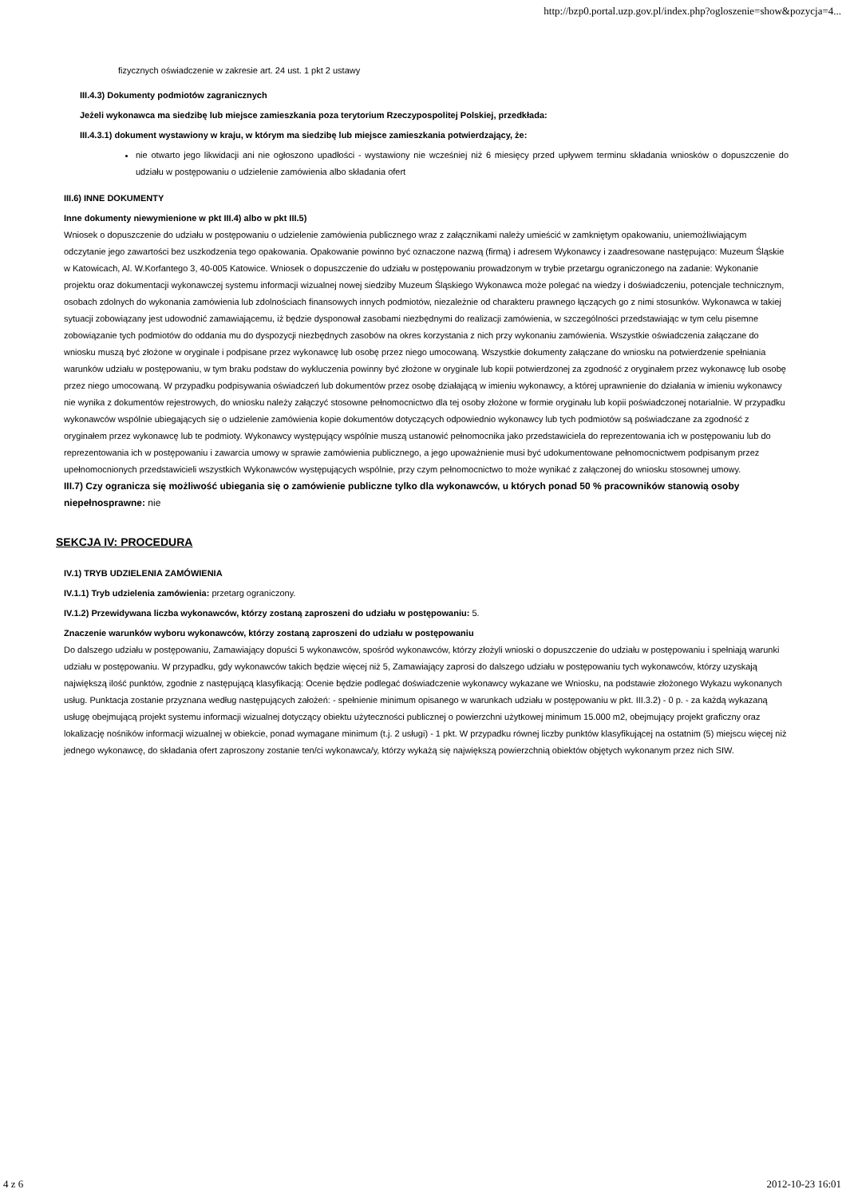http://bzp0.portal.uzp.gov.pl/index.php?ogloszenie=show&pozycja=4...
fizycznych oświadczenie w zakresie art. 24 ust. 1 pkt 2 ustawy
III.4.3) Dokumenty podmiotów zagranicznych
Jeżeli wykonawca ma siedzibę lub miejsce zamieszkania poza terytorium Rzeczypospolitej Polskiej, przedkłada:
III.4.3.1) dokument wystawiony w kraju, w którym ma siedzibę lub miejsce zamieszkania potwierdzający, że:
nie otwarto jego likwidacji ani nie ogłoszono upadłości - wystawiony nie wcześniej niż 6 miesięcy przed upływem terminu składania wniosków o dopuszczenie do udziału w postępowaniu o udzielenie zamówienia albo składania ofert
III.6) INNE DOKUMENTY
Inne dokumenty niewymienione w pkt III.4) albo w pkt III.5)
Wniosek o dopuszczenie do udziału w postępowaniu o udzielenie zamówienia publicznego wraz z załącznikami należy umieścić w zamkniętym opakowaniu, uniemożliwiającym odczytanie jego zawartości bez uszkodzenia tego opakowania. Opakowanie powinno być oznaczone nazwą (firmą) i adresem Wykonawcy i zaadresowane następująco: Muzeum Śląskie w Katowicach, Al. W.Korfantego 3, 40-005 Katowice. Wniosek o dopuszczenie do udziału w postępowaniu prowadzonym w trybie przetargu ograniczonego na zadanie: Wykonanie projektu oraz dokumentacji wykonawczej systemu informacji wizualnej nowej siedziby Muzeum Śląskiego Wykonawca może polegać na wiedzy i doświadczeniu, potencjale technicznym, osobach zdolnych do wykonania zamówienia lub zdolnościach finansowych innych podmiotów, niezależnie od charakteru prawnego łączących go z nimi stosunków. Wykonawca w takiej sytuacji zobowiązany jest udowodnić zamawiającemu, iż będzie dysponował zasobami niezbędnymi do realizacji zamówienia, w szczególności przedstawiając w tym celu pisemne zobowiązanie tych podmiotów do oddania mu do dyspozycji niezbędnych zasobów na okres korzystania z nich przy wykonaniu zamówienia. Wszystkie oświadczenia załączane do wniosku muszą być złożone w oryginale i podpisane przez wykonawcę lub osobę przez niego umocowaną. Wszystkie dokumenty załączane do wniosku na potwierdzenie spełniania warunków udziału w postępowaniu, w tym braku podstaw do wykluczenia powinny być złożone w oryginale lub kopii potwierdzonej za zgodność z oryginałem przez wykonawcę lub osobę przez niego umocowaną. W przypadku podpisywania oświadczeń lub dokumentów przez osobę działającą w imieniu wykonawcy, a której uprawnienie do działania w imieniu wykonawcy nie wynika z dokumentów rejestrowych, do wniosku należy załączyć stosowne pełnomocnictwo dla tej osoby złożone w formie oryginału lub kopii poświadczonej notarialnie. W przypadku wykonawców wspólnie ubiegających się o udzielenie zamówienia kopie dokumentów dotyczących odpowiednio wykonawcy lub tych podmiotów są poświadczane za zgodność z oryginałem przez wykonawcę lub te podmioty. Wykonawcy występujący wspólnie muszą ustanowić pełnomocnika jako przedstawiciela do reprezentowania ich w postępowaniu lub do reprezentowania ich w postępowaniu i zawarcia umowy w sprawie zamówienia publicznego, a jego upoważnienie musi być udokumentowane pełnomocnictwem podpisanym przez upełnomocnionych przedstawicieli wszystkich Wykonawców występujących wspólnie, przy czym pełnomocnictwo to może wynikać z załączonej do wniosku stosownej umowy.
III.7) Czy ogranicza się możliwość ubiegania się o zamówienie publiczne tylko dla wykonawców, u których ponad 50 % pracowników stanowią osoby niepełnosprawne: nie
SEKCJA IV: PROCEDURA
IV.1) TRYB UDZIELENIA ZAMÓWIENIA
IV.1.1) Tryb udzielenia zamówienia: przetarg ograniczony.
IV.1.2) Przewidywana liczba wykonawców, którzy zostaną zaproszeni do udziału w postępowaniu: 5.
Znaczenie warunków wyboru wykonawców, którzy zostaną zaproszeni do udziału w postępowaniu
Do dalszego udziału w postępowaniu, Zamawiający dopuści 5 wykonawców, spośród wykonawców, którzy złożyli wnioski o dopuszczenie do udziału w postępowaniu i spełniają warunki udziału w postępowaniu. W przypadku, gdy wykonawców takich będzie więcej niż 5, Zamawiający zaprosi do dalszego udziału w postępowaniu tych wykonawców, którzy uzyskają największą ilość punktów, zgodnie z następującą klasyfikacją: Ocenie będzie podlegać doświadczenie wykonawcy wykazane we Wniosku, na podstawie złożonego Wykazu wykonanych usług. Punktacja zostanie przyznana według następujących założeń: - spełnienie minimum opisanego w warunkach udziału w postępowaniu w pkt. III.3.2) - 0 p. - za każdą wykazaną usługę obejmującą projekt systemu informacji wizualnej dotyczący obiektu użyteczności publicznej o powierzchni użytkowej minimum 15.000 m2, obejmujący projekt graficzny oraz lokalizację nośników informacji wizualnej w obiekcie, ponad wymagane minimum (t.j. 2 usługi) - 1 pkt. W przypadku równej liczby punktów klasyfikującej na ostatnim (5) miejscu więcej niż jednego wykonawcę, do składania ofert zaproszony zostanie ten/ci wykonawca/y, którzy wykażą się największą powierzchnią obiektów objętych wykonanym przez nich SIW.
4 z 6 2012-10-23 16:01